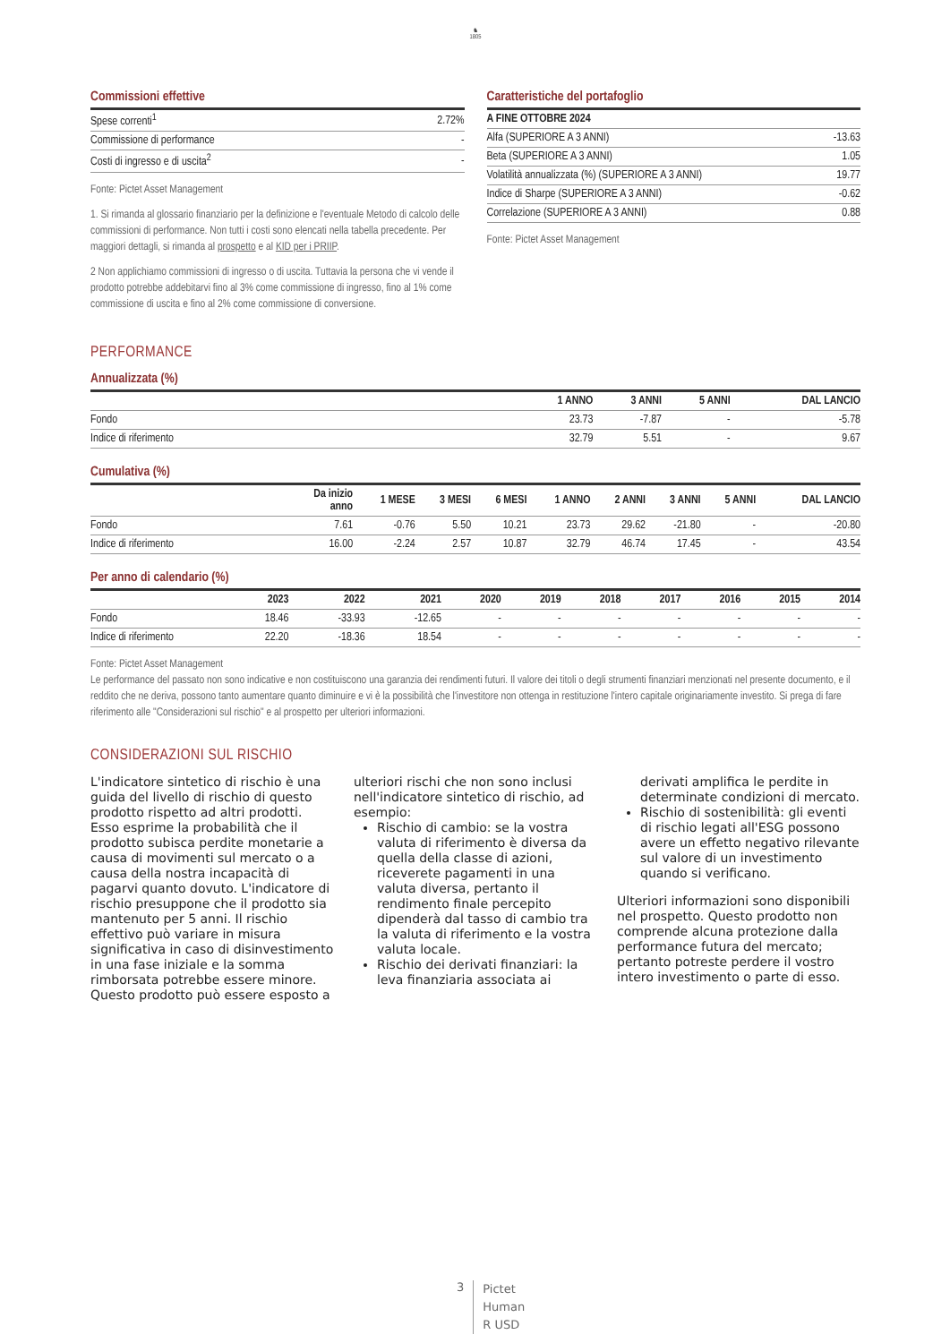♞
1805
Commissioni effettive
| Spese correnti<sup>1</sup> | 2.72% |
| Commissione di performance | - |
| Costi di ingresso e di uscita<sup>2</sup> | - |
Fonte: Pictet Asset Management
1. Si rimanda al glossario finanziario per la definizione e l'eventuale Metodo di calcolo delle commissioni di performance. Non tutti i costi sono elencati nella tabella precedente. Per maggiori dettagli, si rimanda al prospetto e al KID per i PRIIP.
2 Non applichiamo commissioni di ingresso o di uscita. Tuttavia la persona che vi vende il prodotto potrebbe addebitarvi fino al 3% come commissione di ingresso, fino al 1% come commissione di uscita e fino al 2% come commissione di conversione.
Caratteristiche del portafoglio
| A FINE OTTOBRE 2024 | |
| --- | --- |
| Alfa (SUPERIORE A 3 ANNI) | -13.63 |
| Beta (SUPERIORE A 3 ANNI) | 1.05 |
| Volatilità annualizzata (%) (SUPERIORE A 3 ANNI) | 19.77 |
| Indice di Sharpe (SUPERIORE A 3 ANNI) | -0.62 |
| Correlazione (SUPERIORE A 3 ANNI) | 0.88 |
Fonte: Pictet Asset Management
PERFORMANCE
Annualizzata (%)
| | 1 ANNO | 3 ANNI | 5 ANNI | DAL LANCIO |
| --- | --- | --- | --- | --- |
| Fondo | 23.73 | -7.87 | - | -5.78 |
| Indice di riferimento | 32.79 | 5.51 | - | 9.67 |
Cumulativa (%)
| | Da inizio anno | 1 MESE | 3 MESI | 6 MESI | 1 ANNO | 2 ANNI | 3 ANNI | 5 ANNI | DAL LANCIO |
| --- | --- | --- | --- | --- | --- | --- | --- | --- | --- |
| Fondo | 7.61 | -0.76 | 5.50 | 10.21 | 23.73 | 29.62 | -21.80 | - | -20.80 |
| Indice di riferimento | 16.00 | -2.24 | 2.57 | 10.87 | 32.79 | 46.74 | 17.45 | - | 43.54 |
Per anno di calendario (%)
| | 2023 | 2022 | 2021 | 2020 | 2019 | 2018 | 2017 | 2016 | 2015 | 2014 |
| --- | --- | --- | --- | --- | --- | --- | --- | --- | --- | --- |
| Fondo | 18.46 | -33.93 | -12.65 | - | - | - | - | - | - | - |
| Indice di riferimento | 22.20 | -18.36 | 18.54 | - | - | - | - | - | - | - |
Fonte: Pictet Asset Management
Le performance del passato non sono indicative e non costituiscono una garanzia dei rendimenti futuri. Il valore dei titoli o degli strumenti finanziari menzionati nel presente documento, e il reddito che ne deriva, possono tanto aumentare quanto diminuire e vi è la possibilità che l'investitore non ottenga in restituzione l'intero capitale originariamente investito. Si prega di fare riferimento alle "Considerazioni sul rischio" e al prospetto per ulteriori informazioni.
CONSIDERAZIONI SUL RISCHIO
L'indicatore sintetico di rischio è una guida del livello di rischio di questo prodotto rispetto ad altri prodotti. Esso esprime la probabilità che il prodotto subisca perdite monetarie a causa di movimenti sul mercato o a causa della nostra incapacità di pagarvi quanto dovuto. L'indicatore di rischio presuppone che il prodotto sia mantenuto per 5 anni. Il rischio effettivo può variare in misura significativa in caso di disinvestimento in una fase iniziale e la somma rimborsata potrebbe essere minore. Questo prodotto può essere esposto a ulteriori rischi che non sono inclusi nell'indicatore sintetico di rischio, ad esempio:
Rischio di cambio: se la vostra valuta di riferimento è diversa da quella della classe di azioni, riceverete pagamenti in una valuta diversa, pertanto il rendimento finale percepito dipenderà dal tasso di cambio tra la valuta di riferimento e la vostra valuta locale.
Rischio dei derivati finanziari: la leva finanziaria associata ai derivati amplifica le perdite in determinate condizioni di mercato.
Rischio di sostenibilità: gli eventi di rischio legati all'ESG possono avere un effetto negativo rilevante sul valore di un investimento quando si verificano.
Ulteriori informazioni sono disponibili nel prospetto. Questo prodotto non comprende alcuna protezione dalla performance futura del mercato; pertanto potreste perdere il vostro intero investimento o parte di esso.
3
Pictet
Human
R USD